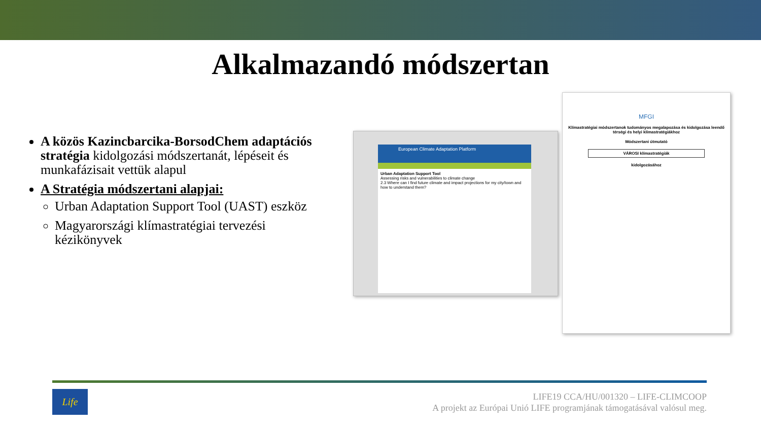Alkalmazandó módszertan
A közös Kazincbarcika-BorsodChem adaptációs stratégia kidolgozási módszertanát, lépéseit és munkafázisait vettük alapul
A Stratégia módszertani alapjai:
Urban Adaptation Support Tool (UAST) eszköz
Magyarországi klímastratégiai tervezési kézikönyvek
European Climate Adaptation Platform
Urban Adaptation Support Tool
Assessing risks and vulnerabilities to climate change
2.3 Where can I find future climate and impact projections for my city/town and how to understand them?
MFGI
Klímastratégiai módszertanok tudományos megalapozása és kidolgozása leendő térségi és helyi klímastratégiákhoz
Módszertani útmutató
VÁROSI klímastratégiák
kidolgozásához
Life
LIFE19 CCA/HU/001320 – LIFE-CLIMCOOP
A projekt az Európai Unió LIFE programjának támogatásával valósul meg.